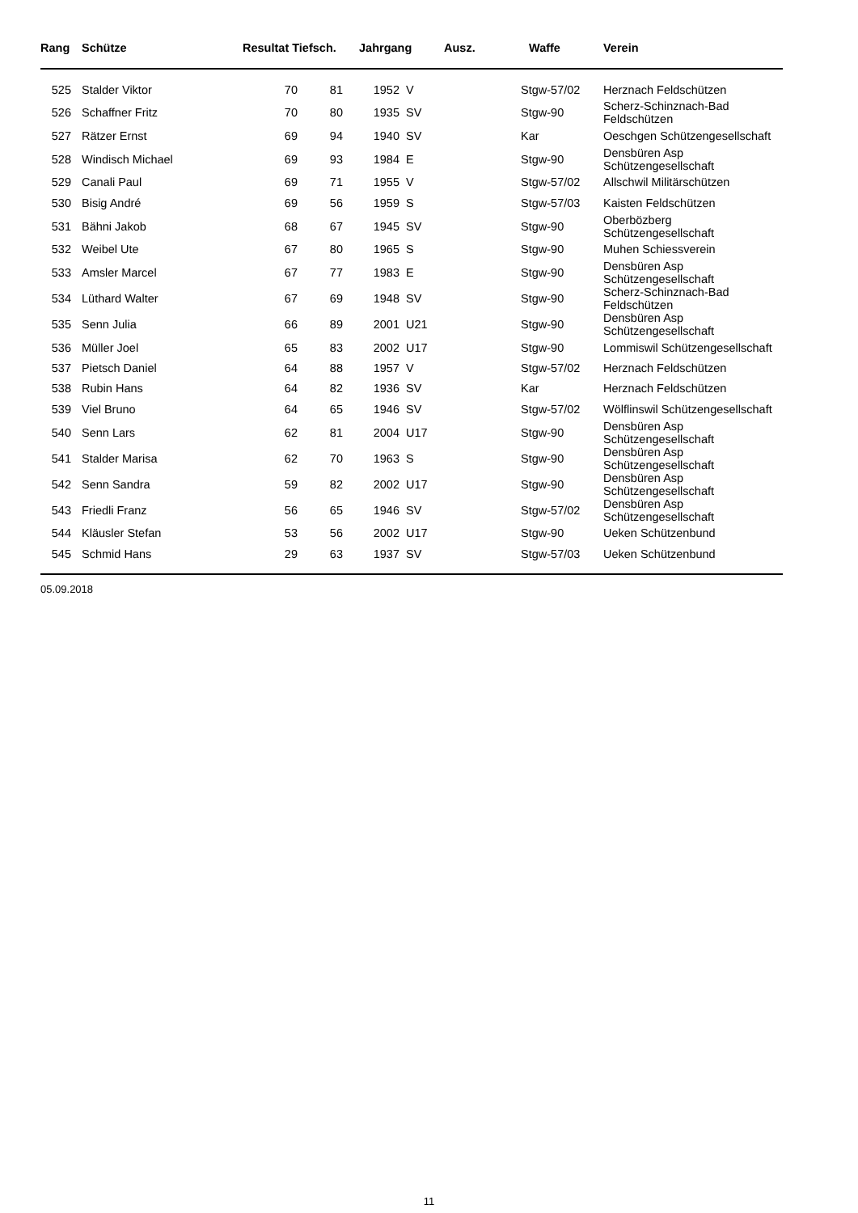| Rang | Schütze | Resultat Tiefsch. | | Jahrgang Ausz. | | Waffe | Verein |
| --- | --- | --- | --- | --- | --- | --- | --- |
| 525 | Stalder Viktor | 70 | 81 | 1952 | V | Stgw-57/02 | Herznach Feldschützen |
| 526 | Schaffner Fritz | 70 | 80 | 1935 | SV | Stgw-90 | Scherz-Schinznach-Bad Feldschützen |
| 527 | Rätzer Ernst | 69 | 94 | 1940 | SV | Kar | Oeschgen Schützengesellschaft |
| 528 | Windisch Michael | 69 | 93 | 1984 | E | Stgw-90 | Densbüren Asp Schützengesellschaft |
| 529 | Canali Paul | 69 | 71 | 1955 | V | Stgw-57/02 | Allschwil Militärschützen |
| 530 | Bisig André | 69 | 56 | 1959 | S | Stgw-57/03 | Kaisten Feldschützen |
| 531 | Bähni Jakob | 68 | 67 | 1945 | SV | Stgw-90 | Oberbözberg Schützengesellschaft |
| 532 | Weibel Ute | 67 | 80 | 1965 | S | Stgw-90 | Muhen Schiessverein |
| 533 | Amsler Marcel | 67 | 77 | 1983 | E | Stgw-90 | Densbüren Asp Schützengesellschaft |
| 534 | Lüthard Walter | 67 | 69 | 1948 | SV | Stgw-90 | Scherz-Schinznach-Bad Feldschützen |
| 535 | Senn Julia | 66 | 89 | 2001 | U21 | Stgw-90 | Densbüren Asp Schützengesellschaft |
| 536 | Müller Joel | 65 | 83 | 2002 | U17 | Stgw-90 | Lommiswil Schützengesellschaft |
| 537 | Pietsch Daniel | 64 | 88 | 1957 | V | Stgw-57/02 | Herznach Feldschützen |
| 538 | Rubin Hans | 64 | 82 | 1936 | SV | Kar | Herznach Feldschützen |
| 539 | Viel Bruno | 64 | 65 | 1946 | SV | Stgw-57/02 | Wölflinswil Schützengesellschaft |
| 540 | Senn Lars | 62 | 81 | 2004 | U17 | Stgw-90 | Densbüren Asp Schützengesellschaft |
| 541 | Stalder Marisa | 62 | 70 | 1963 | S | Stgw-90 | Densbüren Asp Schützengesellschaft |
| 542 | Senn Sandra | 59 | 82 | 2002 | U17 | Stgw-90 | Densbüren Asp Schützengesellschaft |
| 543 | Friedli Franz | 56 | 65 | 1946 | SV | Stgw-57/02 | Densbüren Asp Schützengesellschaft |
| 544 | Kläusler Stefan | 53 | 56 | 2002 | U17 | Stgw-90 | Ueken Schützenbund |
| 545 | Schmid Hans | 29 | 63 | 1937 | SV | Stgw-57/03 | Ueken Schützenbund |
05.09.2018
11